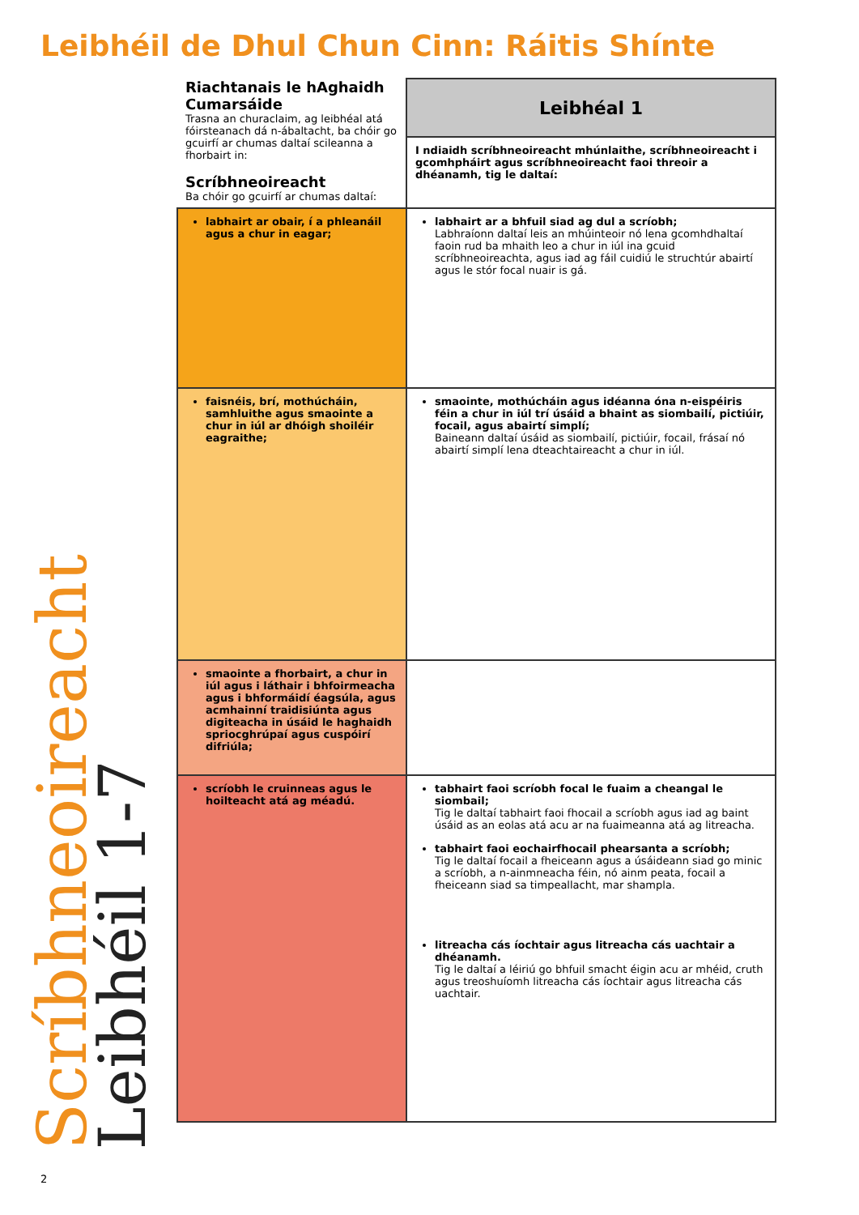Leibhéil de Dhul Chun Cinn: Ráitis Shínte
| Riachtanais le hAghaidh Cumarsáide Trasna an churaclaim, ag leibhéal atá fóirsteanach dá n-ábaltacht, ba chóir go gcuirfí ar chumas daltaí scileanna a fhorbairt in: Scríbhneoireacht Ba chóir go gcuirfí ar chumas daltaí: | Leibhéal 1 |
| | I ndiaidh scríbhneoireacht mhúnlaithe, scríbhneoireacht i gcomhpháirt agus scríbhneoireacht faoi threoir a dhéanamh, tig le daltaí: |
| labhairt ar obair, í a phleanáil agus a chur in eagar; | labhairt ar a bhfuil siad ag dul a scríobh; Labhraíonn daltaí leis an mhúinteoir nó lena gcomhdhaltaí faoin rud ba mhaith leo a chur in iúl ina gcuid scríbhneoireachta, agus iad ag fáil cuidiú le struchtúr abairtí agus le stór focal nuair is gá. |
| faisnéis, brí, mothúcháin, samhluithe agus smaointe a chur in iúl ar dhóigh shoiléir eagraithe; | smaointe, mothúcháin agus idéanna óna n-eispéiris féin a chur in iúl trí úsáid a bhaint as siombailí, pictiúir, focail, agus abairtí simplí; Baineann daltaí úsáid as siombailí, pictiúir, focail, frásaí nó abairtí simplí lena dteachtaireacht a chur in iúl. |
| smaointe a fhorbairt, a chur in iúl agus i láthair i bhfoirmeacha agus i bhformáidí éagsúla, agus acmhainní traidisiúnta agus digiteacha in úsáid le haghaidh spriocghrúpaí agus cuspóirí difriúla; | |
| scríobh le cruinneas agus le hoilteacht atá ag méadú. | tabhairt faoi scríobh focal le fuaim a cheangal le siombail; Tig le daltaí tabhairt faoi fhocail a scríobh agus iad ag baint úsáid as an eolas atá acu ar na fuaimeanna atá ag litreacha. tabhairt faoi eochairfhocail phearsanta a scríobh; Tig le daltaí focail a fheiceann agus a úsáideann siad go minic a scríobh, a n-ainmneacha féin, nó ainm peata, focail a fheiceann siad sa timpeallacht, mar shampla. litreacha cás íochtair agus litreacha cás uachtair a dhéanamh. Tig le daltaí a léiriú go bhfuil smacht éigin acu ar mhéid, cruth agus treoshuíomh litreacha cás íochtair agus litreacha cás uachtair. |
Scríbhneoireacht
Leibhéil 1-7
2